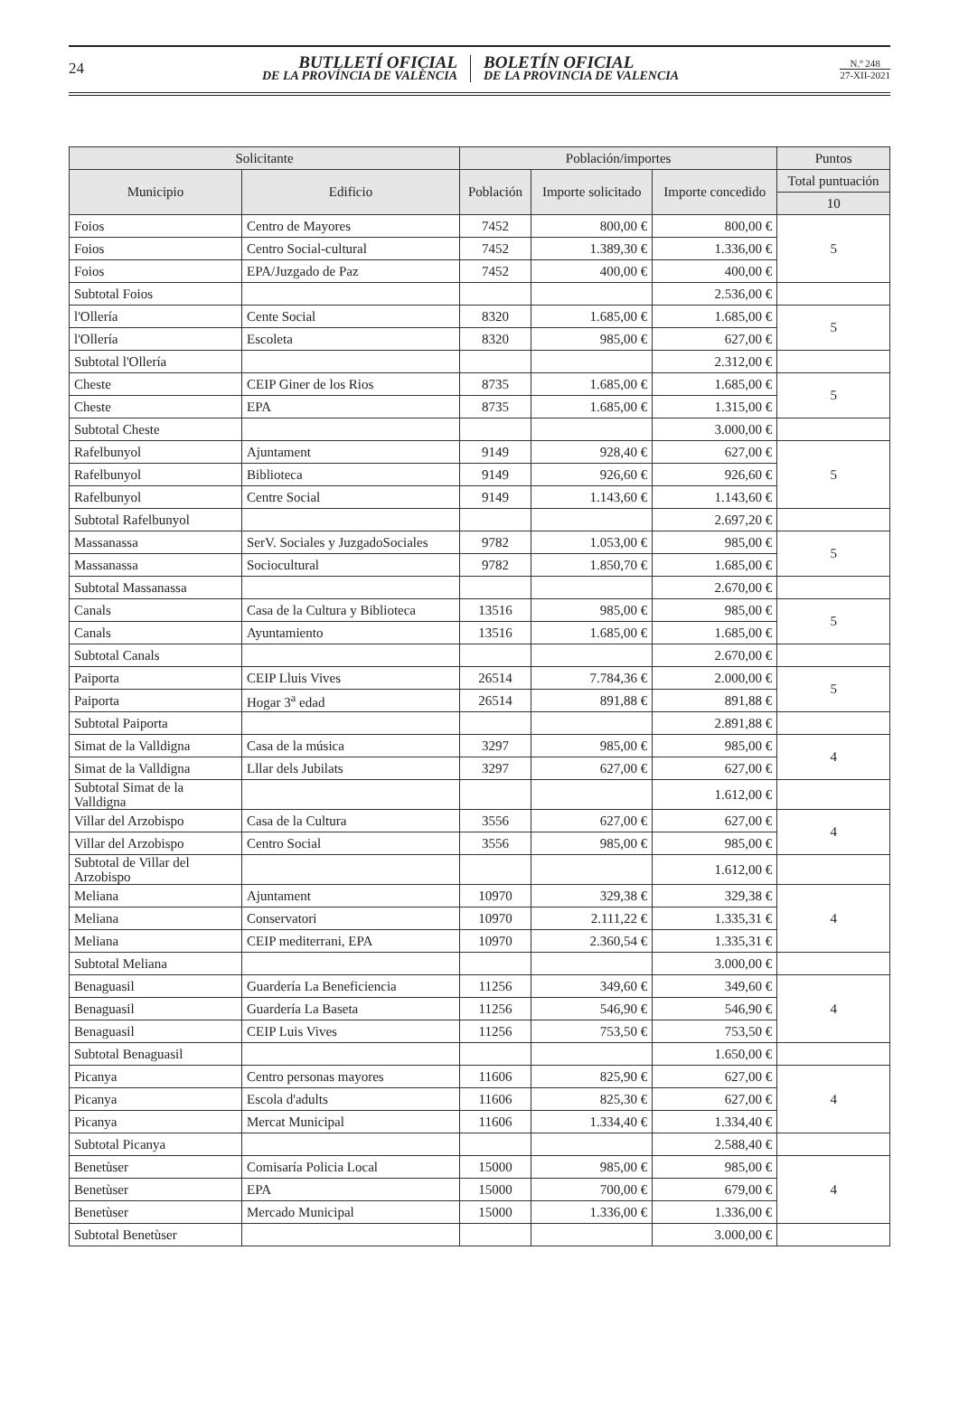24
BUTLLETÍ OFICIAL
DE LA PROVÍNCIA DE VALÈNCIA
BOLETÍN OFICIAL
DE LA PROVINCIA DE VALENCIA
N.º 248
27-XII-2021
| Solicitante | | Población/importes | | | Puntos |
| --- | --- | --- | --- | --- | --- |
| Municipio | Edificio | Población | Importe solicitado | Importe concedido | Total puntuación |
| | | | | | 10 |
| Foios | Centro de Mayores | 7452 | 800,00 € | 800,00 € | 5 |
| Foios | Centro Social-cultural | 7452 | 1.389,30 € | 1.336,00 € | |
| Foios | EPA/Juzgado de Paz | 7452 | 400,00 € | 400,00 € | |
| Subtotal Foios | | | | 2.536,00 € | |
| l'Ollería | Cente Social | 8320 | 1.685,00 € | 1.685,00 € | 5 |
| l'Ollería | Escoleta | 8320 | 985,00 € | 627,00 € | |
| Subtotal l'Ollería | | | | 2.312,00 € | |
| Cheste | CEIP Giner de los Rios | 8735 | 1.685,00 € | 1.685,00 € | 5 |
| Cheste | EPA | 8735 | 1.685,00 € | 1.315,00 € | |
| Subtotal Cheste | | | | 3.000,00 € | |
| Rafelbunyol | Ajuntament | 9149 | 928,40 € | 627,00 € | 5 |
| Rafelbunyol | Biblioteca | 9149 | 926,60 € | 926,60 € | |
| Rafelbunyol | Centre Social | 9149 | 1.143,60 € | 1.143,60 € | |
| Subtotal Rafelbunyol | | | | 2.697,20 € | |
| Massanassa | SerV. Sociales y JuzgadoSociales | 9782 | 1.053,00 € | 985,00 € | 5 |
| Massanassa | Sociocultural | 9782 | 1.850,70 € | 1.685,00 € | |
| Subtotal Massanassa | | | | 2.670,00 € | |
| Canals | Casa de la Cultura y Biblioteca | 13516 | 985,00 € | 985,00 € | 5 |
| Canals | Ayuntamiento | 13516 | 1.685,00 € | 1.685,00 € | |
| Subtotal Canals | | | | 2.670,00 € | |
| Paiporta | CEIP Lluis Vives | 26514 | 7.784,36 € | 2.000,00 € | 5 |
| Paiporta | Hogar 3<sup>a</sup> edad | 26514 | 891,88 € | 891,88 € | |
| Subtotal Paiporta | | | | 2.891,88 € | |
| Simat de la Valldigna | Casa de la música | 3297 | 985,00 € | 985,00 € | 4 |
| Simat de la Valldigna | Lllar dels Jubilats | 3297 | 627,00 € | 627,00 € | |
| Subtotal Simat de la Valldigna | | | | 1.612,00 € | |
| Villar del Arzobispo | Casa de la Cultura | 3556 | 627,00 € | 627,00 € | 4 |
| Villar del Arzobispo | Centro Social | 3556 | 985,00 € | 985,00 € | |
| Subtotal de Villar del Arzobispo | | | | 1.612,00 € | |
| Meliana | Ajuntament | 10970 | 329,38 € | 329,38 € | 4 |
| Meliana | Conservatori | 10970 | 2.111,22 € | 1.335,31 € | |
| Meliana | CEIP mediterrani, EPA | 10970 | 2.360,54 € | 1.335,31 € | |
| Subtotal Meliana | | | | 3.000,00 € | |
| Benaguasil | Guardería La Beneficiencia | 11256 | 349,60 € | 349,60 € | 4 |
| Benaguasil | Guardería La Baseta | 11256 | 546,90 € | 546,90 € | |
| Benaguasil | CEIP Luis Vives | 11256 | 753,50 € | 753,50 € | |
| Subtotal Benaguasil | | | | 1.650,00 € | |
| Picanya | Centro personas mayores | 11606 | 825,90 € | 627,00 € | 4 |
| Picanya | Escola d'adults | 11606 | 825,30 € | 627,00 € | |
| Picanya | Mercat Municipal | 11606 | 1.334,40 € | 1.334,40 € | |
| Subtotal Picanya | | | | 2.588,40 € | |
| Benetùser | Comisaría Policia Local | 15000 | 985,00 € | 985,00 € | 4 |
| Benetùser | EPA | 15000 | 700,00 € | 679,00 € | |
| Benetùser | Mercado Municipal | 15000 | 1.336,00 € | 1.336,00 € | |
| Subtotal Benetùser | | | | 3.000,00 € | |